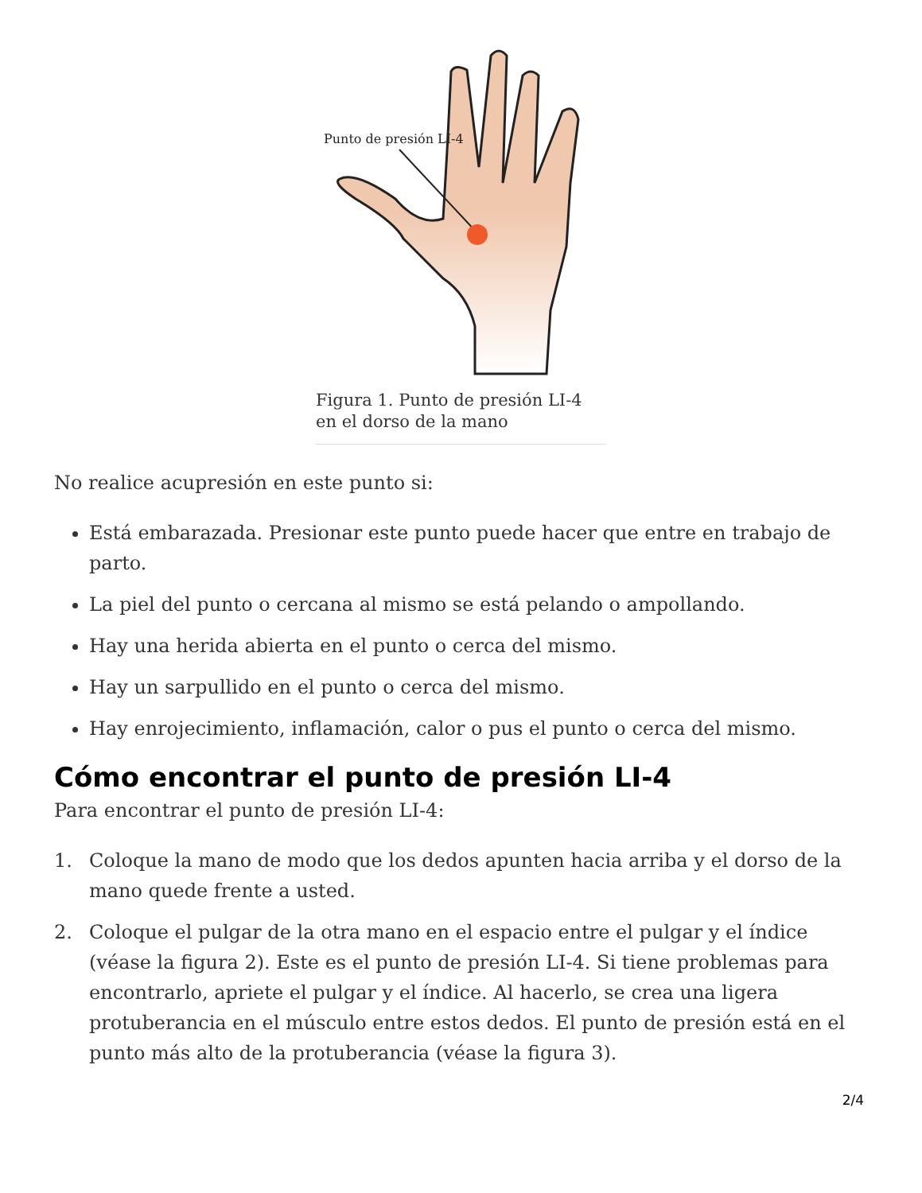Punto de presión LI-4
Figura 1. Punto de presión LI-4
en el dorso de la mano
No realice acupresión en este punto si:
Está embarazada. Presionar este punto puede hacer que entre en trabajo de parto.
La piel del punto o cercana al mismo se está pelando o ampollando.
Hay una herida abierta en el punto o cerca del mismo.
Hay un sarpullido en el punto o cerca del mismo.
Hay enrojecimiento, inflamación, calor o pus el punto o cerca del mismo.
Cómo encontrar el punto de presión LI-4
Para encontrar el punto de presión LI-4:
1. Coloque la mano de modo que los dedos apunten hacia arriba y el dorso de la mano quede frente a usted.
2. Coloque el pulgar de la otra mano en el espacio entre el pulgar y el índice (véase la figura 2). Este es el punto de presión LI-4. Si tiene problemas para encontrarlo, apriete el pulgar y el índice. Al hacerlo, se crea una ligera protuberancia en el músculo entre estos dedos. El punto de presión está en el punto más alto de la protuberancia (véase la figura 3).
2/4